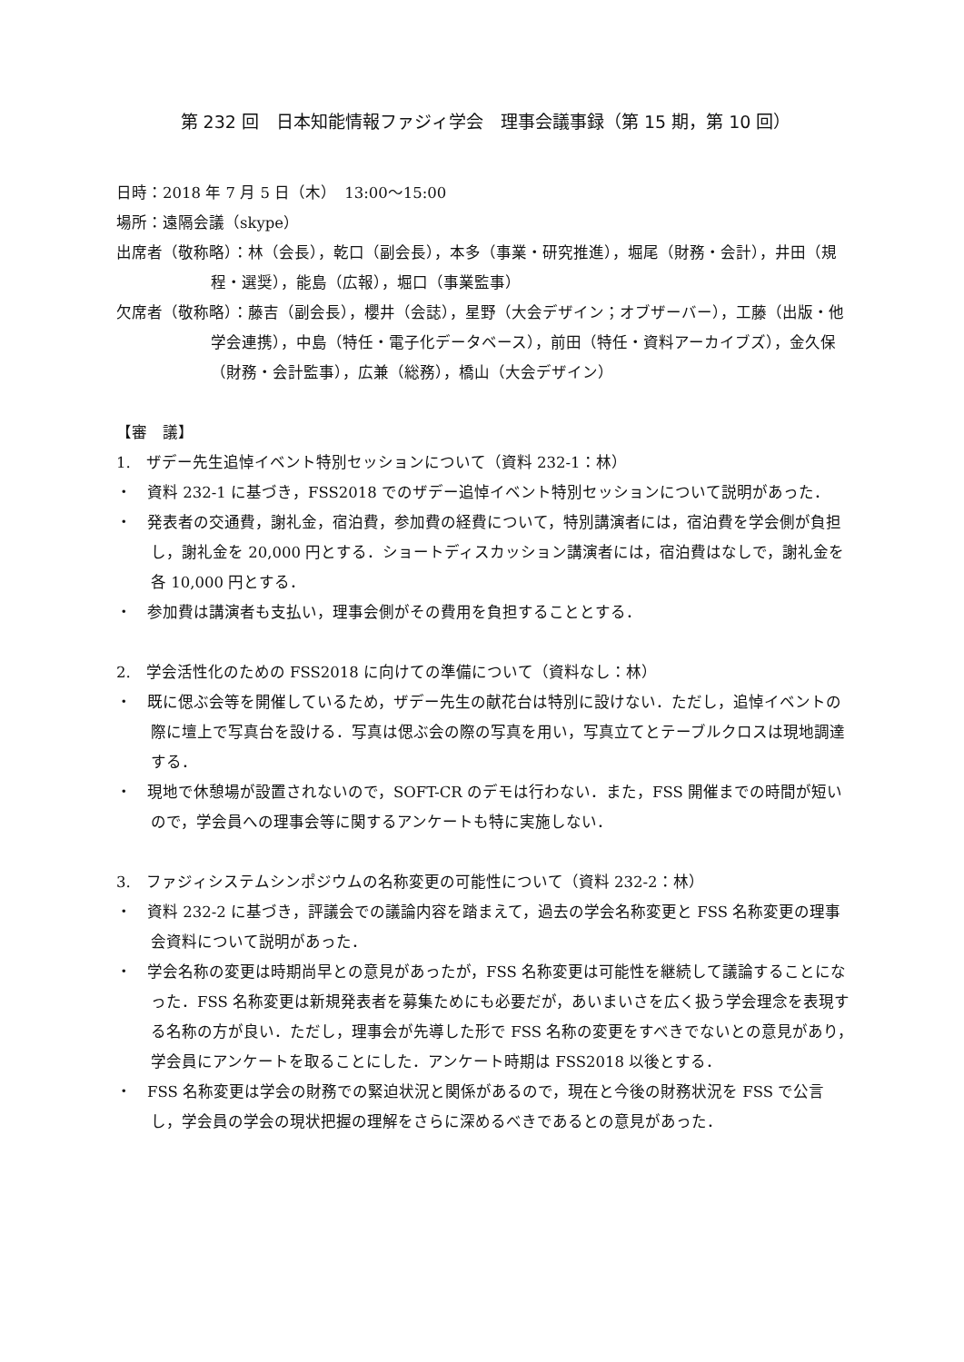第 232 回　日本知能情報ファジィ学会　理事会議事録（第 15 期，第 10 回）
日時：2018 年 7 月 5 日（木）　13:00～15:00
場所：遠隔会議（skype）
出席者（敬称略）：林（会長），乾口（副会長），本多（事業・研究推進），堀尾（財務・会計），井田（規程・選奨），能島（広報），堀口（事業監事）
欠席者（敬称略）：藤吉（副会長），櫻井（会誌），星野（大会デザイン；オブザーバー），工藤（出版・他学会連携），中島（特任・電子化データベース），前田（特任・資料アーカイブズ），金久保（財務・会計監事），広兼（総務），橋山（大会デザイン）
【審　議】
1.　ザデー先生追悼イベント特別セッションについて（資料 232-1：林）
・　資料 232-1 に基づき，FSS2018 でのザデー追悼イベント特別セッションについて説明があった．
・　発表者の交通費，謝礼金，宿泊費，参加費の経費について，特別講演者には，宿泊費を学会側が負担し，謝礼金を 20,000 円とする．ショートディスカッション講演者には，宿泊費はなしで，謝礼金を各 10,000 円とする．
・　参加費は講演者も支払い，理事会側がその費用を負担することとする．
2.　学会活性化のための FSS2018 に向けての準備について（資料なし：林）
・　既に偲ぶ会等を開催しているため，ザデー先生の献花台は特別に設けない．ただし，追悼イベントの際に壇上で写真台を設ける．写真は偲ぶ会の際の写真を用い，写真立てとテーブルクロスは現地調達する．
・　現地で休憩場が設置されないので，SOFT-CR のデモは行わない．また，FSS 開催までの時間が短いので，学会員への理事会等に関するアンケートも特に実施しない．
3.　ファジィシステムシンポジウムの名称変更の可能性について（資料 232-2：林）
・　資料 232-2 に基づき，評議会での議論内容を踏まえて，過去の学会名称変更と FSS 名称変更の理事会資料について説明があった．
・　学会名称の変更は時期尚早との意見があったが，FSS 名称変更は可能性を継続して議論することになった．FSS 名称変更は新規発表者を募集ためにも必要だが，あいまいさを広く扱う学会理念を表現する名称の方が良い．ただし，理事会が先導した形で FSS 名称の変更をすべきでないとの意見があり，学会員にアンケートを取ることにした．アンケート時期は FSS2018 以後とする．
・　FSS 名称変更は学会の財務での緊迫状況と関係があるので，現在と今後の財務状況を FSS で公言し，学会員の学会の現状把握の理解をさらに深めるべきであるとの意見があった．